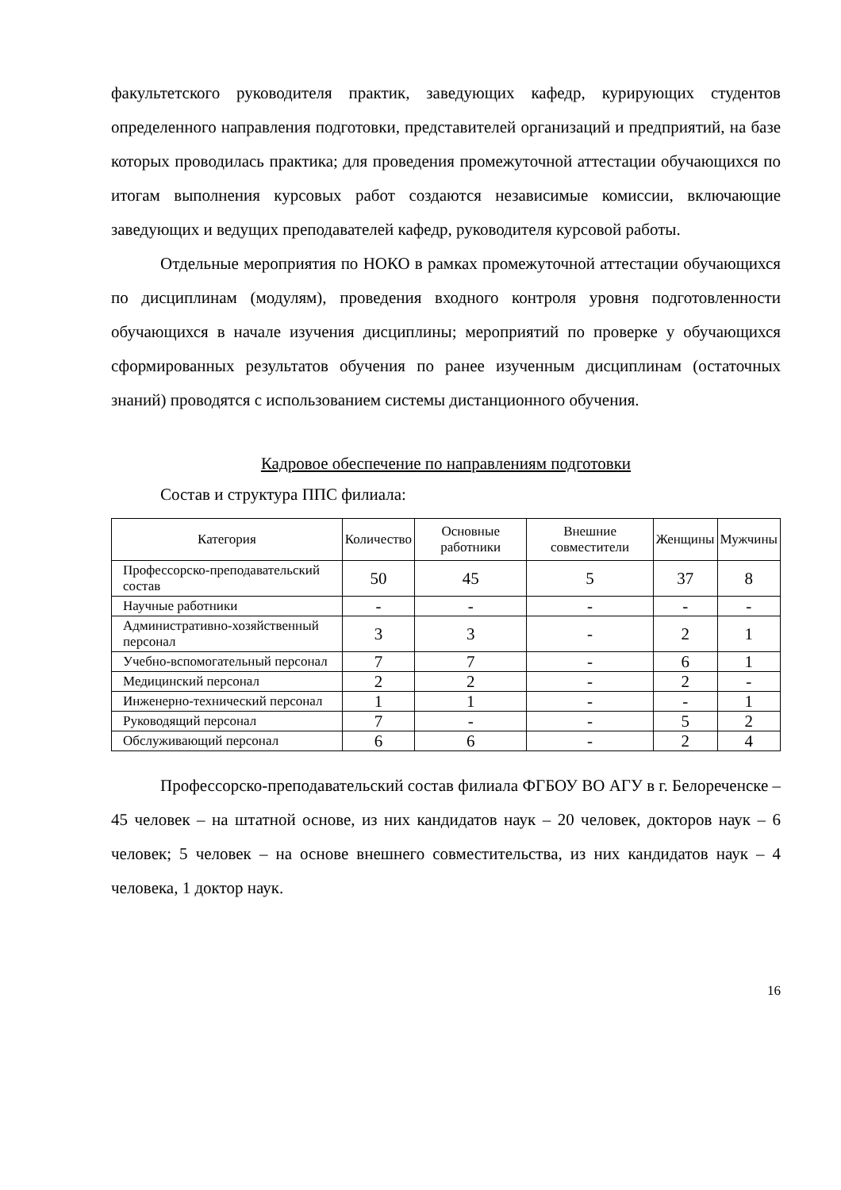факультетского руководителя практик, заведующих кафедр, курирующих студентов определенного направления подготовки, представителей организаций и предприятий, на базе которых проводилась практика; для проведения промежуточной аттестации обучающихся по итогам выполнения курсовых работ создаются независимые комиссии, включающие заведующих и ведущих преподавателей кафедр, руководителя курсовой работы.
Отдельные мероприятия по НОКО в рамках промежуточной аттестации обучающихся по дисциплинам (модулям), проведения входного контроля уровня подготовленности обучающихся в начале изучения дисциплины; мероприятий по проверке у обучающихся сформированных результатов обучения по ранее изученным дисциплинам (остаточных знаний) проводятся с использованием системы дистанционного обучения.
Кадровое обеспечение по направлениям подготовки
Состав и структура ППС филиала:
| Категория | Количество | Основные работники | Внешние совместители | Женщины | Мужчины |
| --- | --- | --- | --- | --- | --- |
| Профессорско-преподавательский состав | 50 | 45 | 5 | 37 | 8 |
| Научные работники | - | - | - | - | - |
| Административно-хозяйственный персонал | 3 | 3 | - | 2 | 1 |
| Учебно-вспомогательный персонал | 7 | 7 | - | 6 | 1 |
| Медицинский персонал | 2 | 2 | - | 2 | - |
| Инженерно-технический персонал | 1 | 1 | - | - | 1 |
| Руководящий персонал | 7 | - | - | 5 | 2 |
| Обслуживающий персонал | 6 | 6 | - | 2 | 4 |
Профессорско-преподавательский состав филиала ФГБОУ ВО АГУ в г. Белореченске – 45 человек – на штатной основе, из них кандидатов наук – 20 человек, докторов наук – 6 человек; 5 человек – на основе внешнего совместительства, из них кандидатов наук – 4 человека, 1 доктор наук.
16